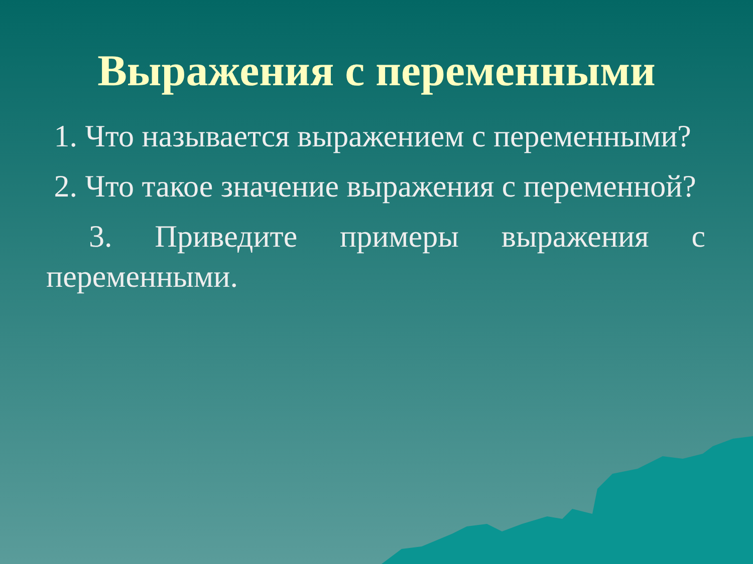Выражения с переменными
1. Что называется выражением с переменными?
2. Что такое значение выражения с переменной?
3. Приведите примеры выражения с переменными.